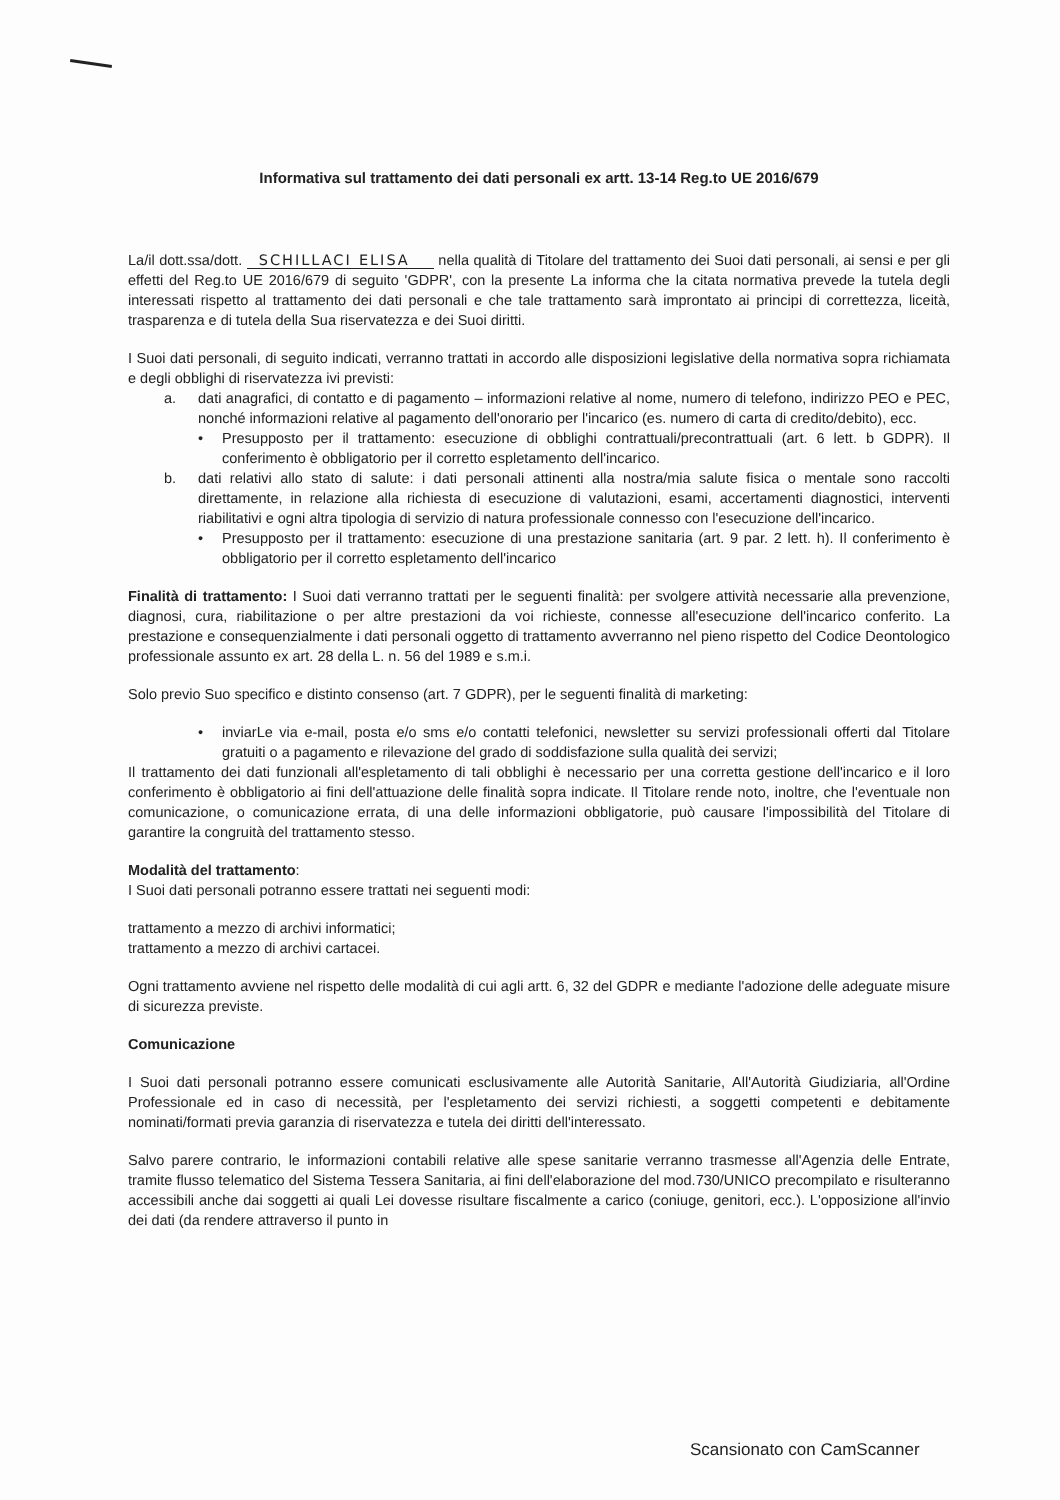Informativa sul trattamento dei dati personali ex artt. 13-14 Reg.to UE 2016/679
La/il dott.ssa/dott. SCHILLACI ELISA nella qualità di Titolare del trattamento dei Suoi dati personali, ai sensi e per gli effetti del Reg.to UE 2016/679 di seguito 'GDPR', con la presente La informa che la citata normativa prevede la tutela degli interessati rispetto al trattamento dei dati personali e che tale trattamento sarà improntato ai principi di correttezza, liceità, trasparenza e di tutela della Sua riservatezza e dei Suoi diritti.
I Suoi dati personali, di seguito indicati, verranno trattati in accordo alle disposizioni legislative della normativa sopra richiamata e degli obblighi di riservatezza ivi previsti:
a. dati anagrafici, di contatto e di pagamento – informazioni relative al nome, numero di telefono, indirizzo PEO e PEC, nonché informazioni relative al pagamento dell'onorario per l'incarico (es. numero di carta di credito/debito), ecc.
• Presupposto per il trattamento: esecuzione di obblighi contrattuali/precontrattuali (art. 6 lett. b GDPR). Il conferimento è obbligatorio per il corretto espletamento dell'incarico.
b. dati relativi allo stato di salute: i dati personali attinenti alla nostra/mia salute fisica o mentale sono raccolti direttamente, in relazione alla richiesta di esecuzione di valutazioni, esami, accertamenti diagnostici, interventi riabilitativi e ogni altra tipologia di servizio di natura professionale connesso con l'esecuzione dell'incarico.
• Presupposto per il trattamento: esecuzione di una prestazione sanitaria (art. 9 par. 2 lett. h). Il conferimento è obbligatorio per il corretto espletamento dell'incarico
Finalità di trattamento: I Suoi dati verranno trattati per le seguenti finalità: per svolgere attività necessarie alla prevenzione, diagnosi, cura, riabilitazione o per altre prestazioni da voi richieste, connesse all'esecuzione dell'incarico conferito. La prestazione e consequenzialmente i dati personali oggetto di trattamento avverranno nel pieno rispetto del Codice Deontologico professionale assunto ex art. 28 della L. n. 56 del 1989 e s.m.i.
Solo previo Suo specifico e distinto consenso (art. 7 GDPR), per le seguenti finalità di marketing:
• inviarLe via e-mail, posta e/o sms e/o contatti telefonici, newsletter su servizi professionali offerti dal Titolare gratuiti o a pagamento e rilevazione del grado di soddisfazione sulla qualità dei servizi;
Il trattamento dei dati funzionali all'espletamento di tali obblighi è necessario per una corretta gestione dell'incarico e il loro conferimento è obbligatorio ai fini dell'attuazione delle finalità sopra indicate. Il Titolare rende noto, inoltre, che l'eventuale non comunicazione, o comunicazione errata, di una delle informazioni obbligatorie, può causare l'impossibilità del Titolare di garantire la congruità del trattamento stesso.
Modalità del trattamento:
I Suoi dati personali potranno essere trattati nei seguenti modi:
trattamento a mezzo di archivi informatici;
trattamento a mezzo di archivi cartacei.
Ogni trattamento avviene nel rispetto delle modalità di cui agli artt. 6, 32 del GDPR e mediante l'adozione delle adeguate misure di sicurezza previste.
Comunicazione
I Suoi dati personali potranno essere comunicati esclusivamente alle Autorità Sanitarie, All'Autorità Giudiziaria, all'Ordine Professionale ed in caso di necessità, per l'espletamento dei servizi richiesti, a soggetti competenti e debitamente nominati/formati previa garanzia di riservatezza e tutela dei diritti dell'interessato.
Salvo parere contrario, le informazioni contabili relative alle spese sanitarie verranno trasmesse all'Agenzia delle Entrate, tramite flusso telematico del Sistema Tessera Sanitaria, ai fini dell'elaborazione del mod.730/UNICO precompilato e risulteranno accessibili anche dai soggetti ai quali Lei dovesse risultare fiscalmente a carico (coniuge, genitori, ecc.). L'opposizione all'invio dei dati (da rendere attraverso il punto in
Scansionato con CamScanner